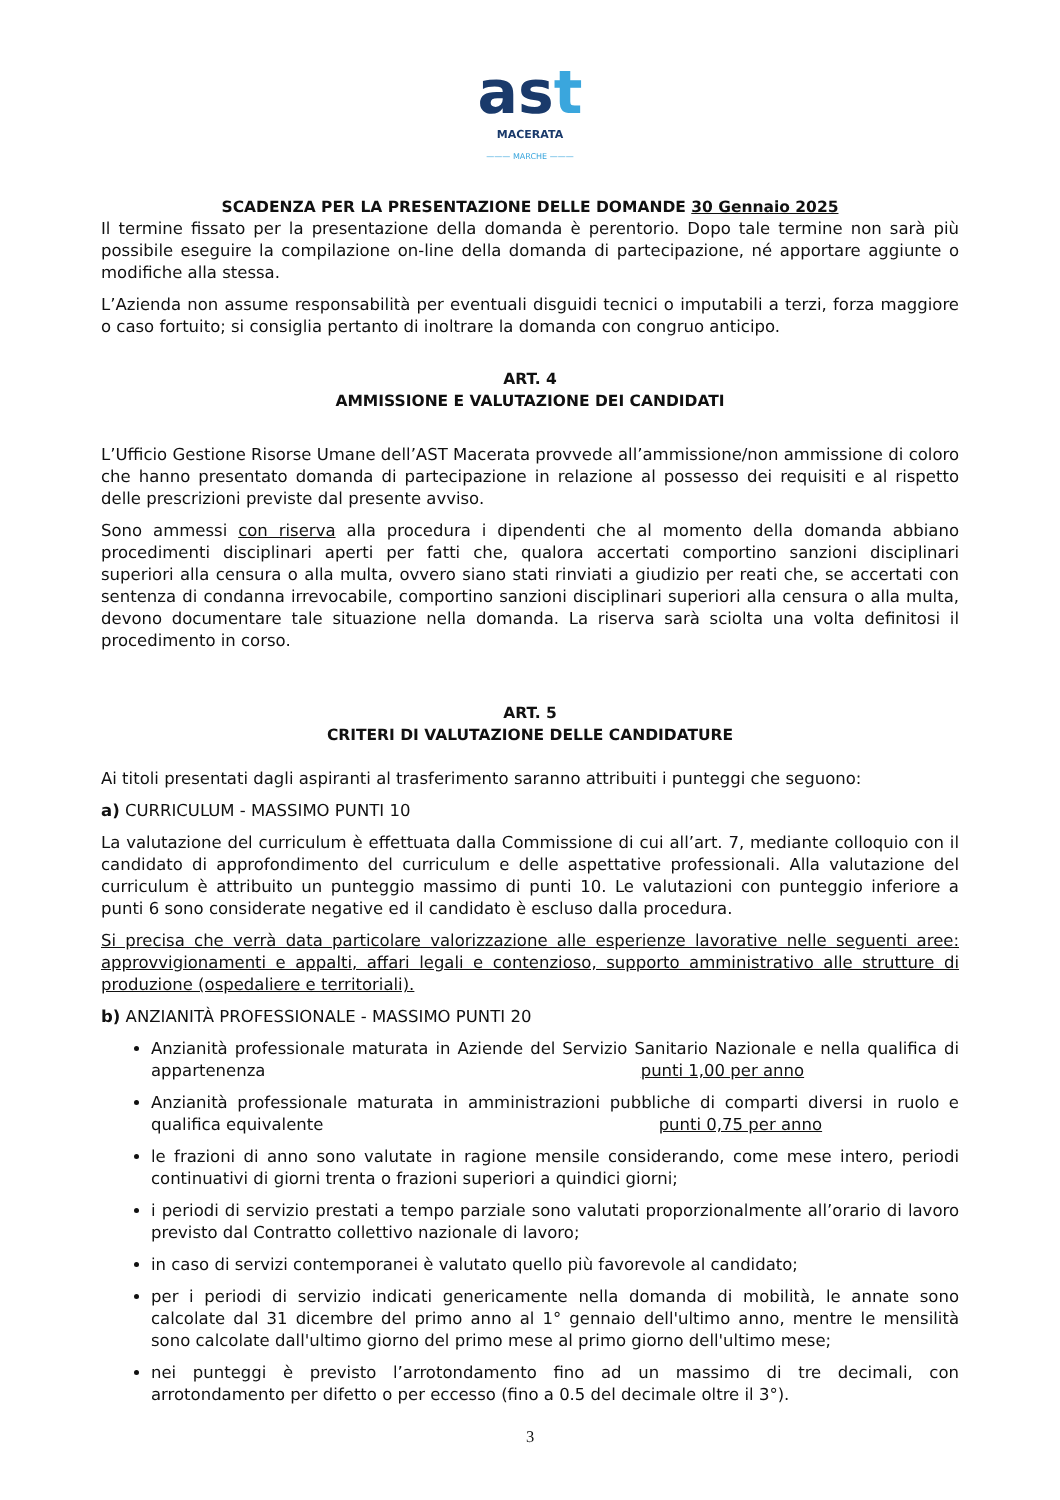ast
MACERATA
——— MARCHE ———
SCADENZA PER LA PRESENTAZIONE DELLE DOMANDE 30 Gennaio 2025
Il termine fissato per la presentazione della domanda è perentorio. Dopo tale termine non sarà più possibile eseguire la compilazione on-line della domanda di partecipazione, né apportare aggiunte o modifiche alla stessa.
L’Azienda non assume responsabilità per eventuali disguidi tecnici o imputabili a terzi, forza maggiore o caso fortuito; si consiglia pertanto di inoltrare la domanda con congruo anticipo.
ART. 4
AMMISSIONE E VALUTAZIONE DEI CANDIDATI
L’Ufficio Gestione Risorse Umane dell’AST Macerata provvede all’ammissione/non ammissione di coloro che hanno presentato domanda di partecipazione in relazione al possesso dei requisiti e al rispetto delle prescrizioni previste dal presente avviso.
Sono ammessi con riserva alla procedura i dipendenti che al momento della domanda abbiano procedimenti disciplinari aperti per fatti che, qualora accertati comportino sanzioni disciplinari superiori alla censura o alla multa, ovvero siano stati rinviati a giudizio per reati che, se accertati con sentenza di condanna irrevocabile, comportino sanzioni disciplinari superiori alla censura o alla multa, devono documentare tale situazione nella domanda. La riserva sarà sciolta una volta definitosi il procedimento in corso.
ART. 5
CRITERI DI VALUTAZIONE DELLE CANDIDATURE
Ai titoli presentati dagli aspiranti al trasferimento saranno attribuiti i punteggi che seguono:
a) CURRICULUM - MASSIMO PUNTI 10
La valutazione del curriculum è effettuata dalla Commissione di cui all’art. 7, mediante colloquio con il candidato di approfondimento del curriculum e delle aspettative professionali. Alla valutazione del curriculum è attribuito un punteggio massimo di punti 10. Le valutazioni con punteggio inferiore a punti 6 sono considerate negative ed il candidato è escluso dalla procedura.
Si precisa che verrà data particolare valorizzazione alle esperienze lavorative nelle seguenti aree: approvvigionamenti e appalti, affari legali e contenzioso, supporto amministrativo alle strutture di produzione (ospedaliere e territoriali).
b) ANZIANITÀ PROFESSIONALE - MASSIMO PUNTI 20
Anzianità professionale maturata in Aziende del Servizio Sanitario Nazionale e nella qualifica di appartenenza punti 1,00 per anno
Anzianità professionale maturata in amministrazioni pubbliche di comparti diversi in ruolo e qualifica equivalente punti 0,75 per anno
le frazioni di anno sono valutate in ragione mensile considerando, come mese intero, periodi continuativi di giorni trenta o frazioni superiori a quindici giorni;
i periodi di servizio prestati a tempo parziale sono valutati proporzionalmente all’orario di lavoro previsto dal Contratto collettivo nazionale di lavoro;
in caso di servizi contemporanei è valutato quello più favorevole al candidato;
per i periodi di servizio indicati genericamente nella domanda di mobilità, le annate sono calcolate dal 31 dicembre del primo anno al 1° gennaio dell'ultimo anno, mentre le mensilità sono calcolate dall'ultimo giorno del primo mese al primo giorno dell'ultimo mese;
nei punteggi è previsto l’arrotondamento fino ad un massimo di tre decimali, con arrotondamento per difetto o per eccesso (fino a 0.5 del decimale oltre il 3°).
3